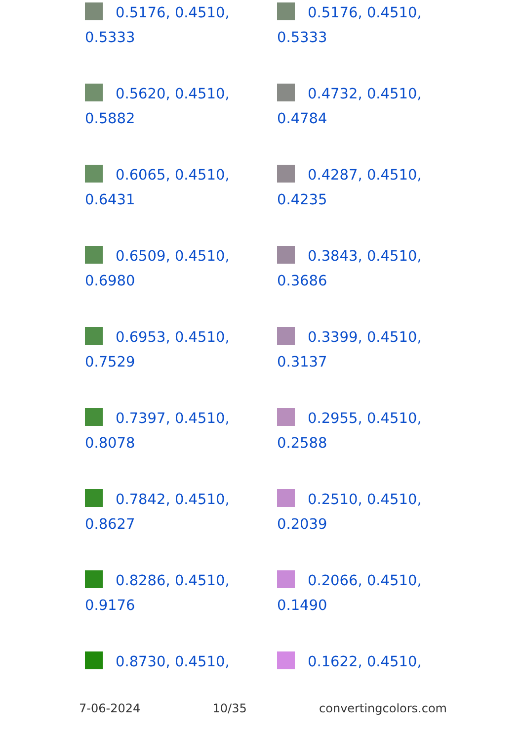0.5176, 0.4510,
0.5333
0.5176, 0.4510,
0.5333
0.5620, 0.4510,
0.5882
0.4732, 0.4510,
0.4784
0.6065, 0.4510,
0.6431
0.4287, 0.4510,
0.4235
0.6509, 0.4510,
0.6980
0.3843, 0.4510,
0.3686
0.6953, 0.4510,
0.7529
0.3399, 0.4510,
0.3137
0.7397, 0.4510,
0.8078
0.2955, 0.4510,
0.2588
0.7842, 0.4510,
0.8627
0.2510, 0.4510,
0.2039
0.8286, 0.4510,
0.9176
0.2066, 0.4510,
0.1490
0.8730, 0.4510,
0.1622, 0.4510,
7-06-2024 10/35 convertingcolors.com